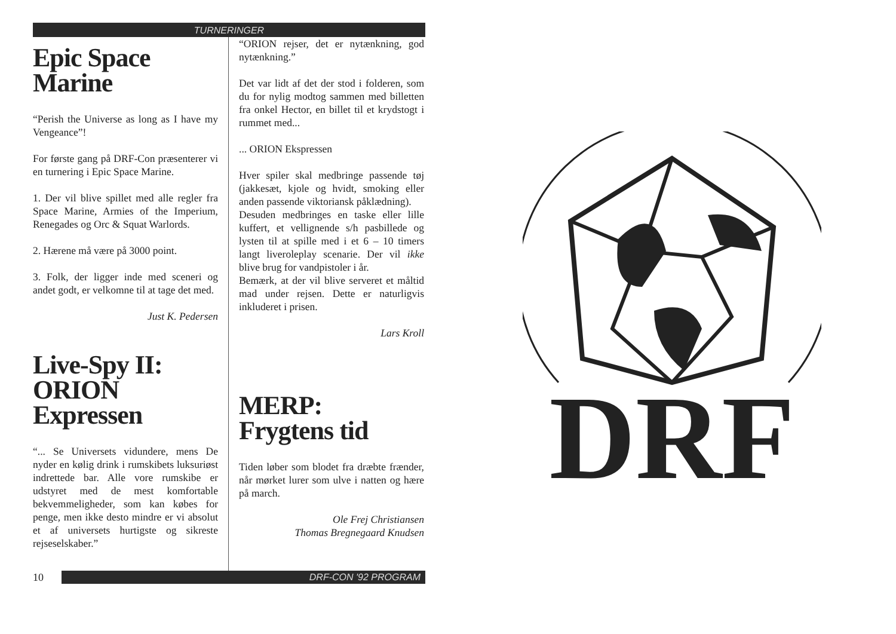TURNERINGER
Epic Space
Marine
“Perish the Universe as long as I have my Vengeance”!
For første gang på DRF-Con præsenterer vi en turnering i Epic Space Marine.
1. Der vil blive spillet med alle regler fra Space Marine, Armies of the Imperium, Renegades og Orc & Squat Warlords.
2. Hærene må være på 3000 point.
3. Folk, der ligger inde med sceneri og andet godt, er velkomne til at tage det med.
Just K. Pedersen
Live-Spy II:
ORION
Expressen
“... Se Universets vidundere, mens De nyder en kølig drink i rumskibets luksuriøst indrettede bar. Alle vore rumskibe er udstyret med de mest komfortable bekvemmeligheder, som kan købes for penge, men ikke desto mindre er vi absolut et af universets hurtigste og sikreste rejseselskaber.”
“ORION rejser, det er nytænkning, god nytænkning.”
Det var lidt af det der stod i folderen, som du for nylig modtog sammen med billetten fra onkel Hector, en billet til et krydstogt i rummet med...
... ORION Ekspressen
Hver spiler skal medbringe passende tøj (jakkesæt, kjole og hvidt, smoking eller anden passende viktoriansk påklædning).
Desuden medbringes en taske eller lille kuffert, et vellignende s/h pasbillede og lysten til at spille med i et 6 – 10 timers langt liveroleplay scenarie. Der vil ikke blive brug for vandpistoler i år.
Bemærk, at der vil blive serveret et måltid mad under rejsen. Dette er naturligvis inkluderet i prisen.
Lars Kroll
MERP:
Frygtens tid
Tiden løber som blodet fra dræbte frænder, når mørket lurer som ulve i natten og hære på march.
Ole Frej Christiansen
Thomas Bregnegaard Knudsen
10
DRF-CON '92 PROGRAM
DRF